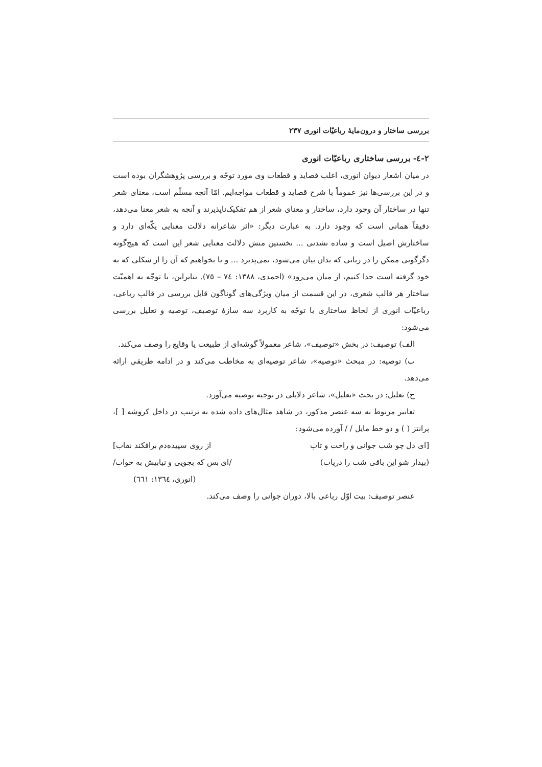بررسی ساختار و درون‌مایهٔ رباعیّات انوری ۲۳۷
۲-٤- بررسی ساختاری رباعیّات انوری
در میان اشعار دیوان انوری، اغلب قصاید و قطعات وی مورد توجّه و بررسی پژوهشگران بوده است و در این بررسی‌ها نیز عموماً با شرح قصاید و قطعات مواجه‌ایم. امّا آنچه مسلّم است، معنای شعر تنها در ساختار آن وجود دارد، ساختار و معنای شعر از هم تفکیک‌ناپذیرند و آنچه به شعر معنا می‌دهد، دقیقاً همانی است که وجود دارد. به عبارت دیگر: «اثر شاعرانه دلالت معنایی یکّه‌ای دارد و ساختارش اصیل است و ساده نشدنی ... نخستین منش دلالت معنایی شعر این است که هیچ‌گونه دگرگونی ممکن را در زبانی که بدان بیان می‌شود، نمی‌پذیرد ... و تا بخواهیم که آن را از شکلی که به خود گرفته است جدا کنیم، از میان می‌رود» (احمدی، ۱۳۸۸: ٧٤ – ٧٥). بنابراین، با توجّه به اهمیّت ساختار هر قالب شعری، در این قسمت از میان ویژگی‌های گوناگون قابل بررسی در قالب رباعی، رباعیّات انوری از لحاظ ساختاری با توجّه به کاربرد سه سازهٔ توصیف، توصیه و تعلیل بررسی می‌شود:
الف) توصیف: در بخش «توصیف»، شاعر معمولاً گوشه‌ای از طبیعت یا وقایع را وصف می‌کند.
ب) توصیه: در مبحث «توصیه»، شاعر توصیه‌ای به مخاطب می‌کند و در ادامه طریقی ارائه می‌دهد.
ج) تعلیل: در بحث «تعلیل»، شاعر دلایلی در توجیه توصیه می‌آورد.
تعابیر مربوط به سه عنصر مذکور، در شاهد مثال‌های داده شده به ترتیب در داخل کروشه [ ]، پرانتز ( ) و دو خط مایل / / آورده می‌شود:
[ای دل چو شب جوانی و راحت و تاب از روی سپیده‌دم برافکند نقاب]
(بیدار شو این باقی شب را دریاب) /ای بس که بجویی و نیابیش به خواب/
(انوری، ١٣٦٤: ٦٦١)
عنصر توصیف: بیت اوّل رباعی بالا، دوران جوانی را وصف می‌کند.